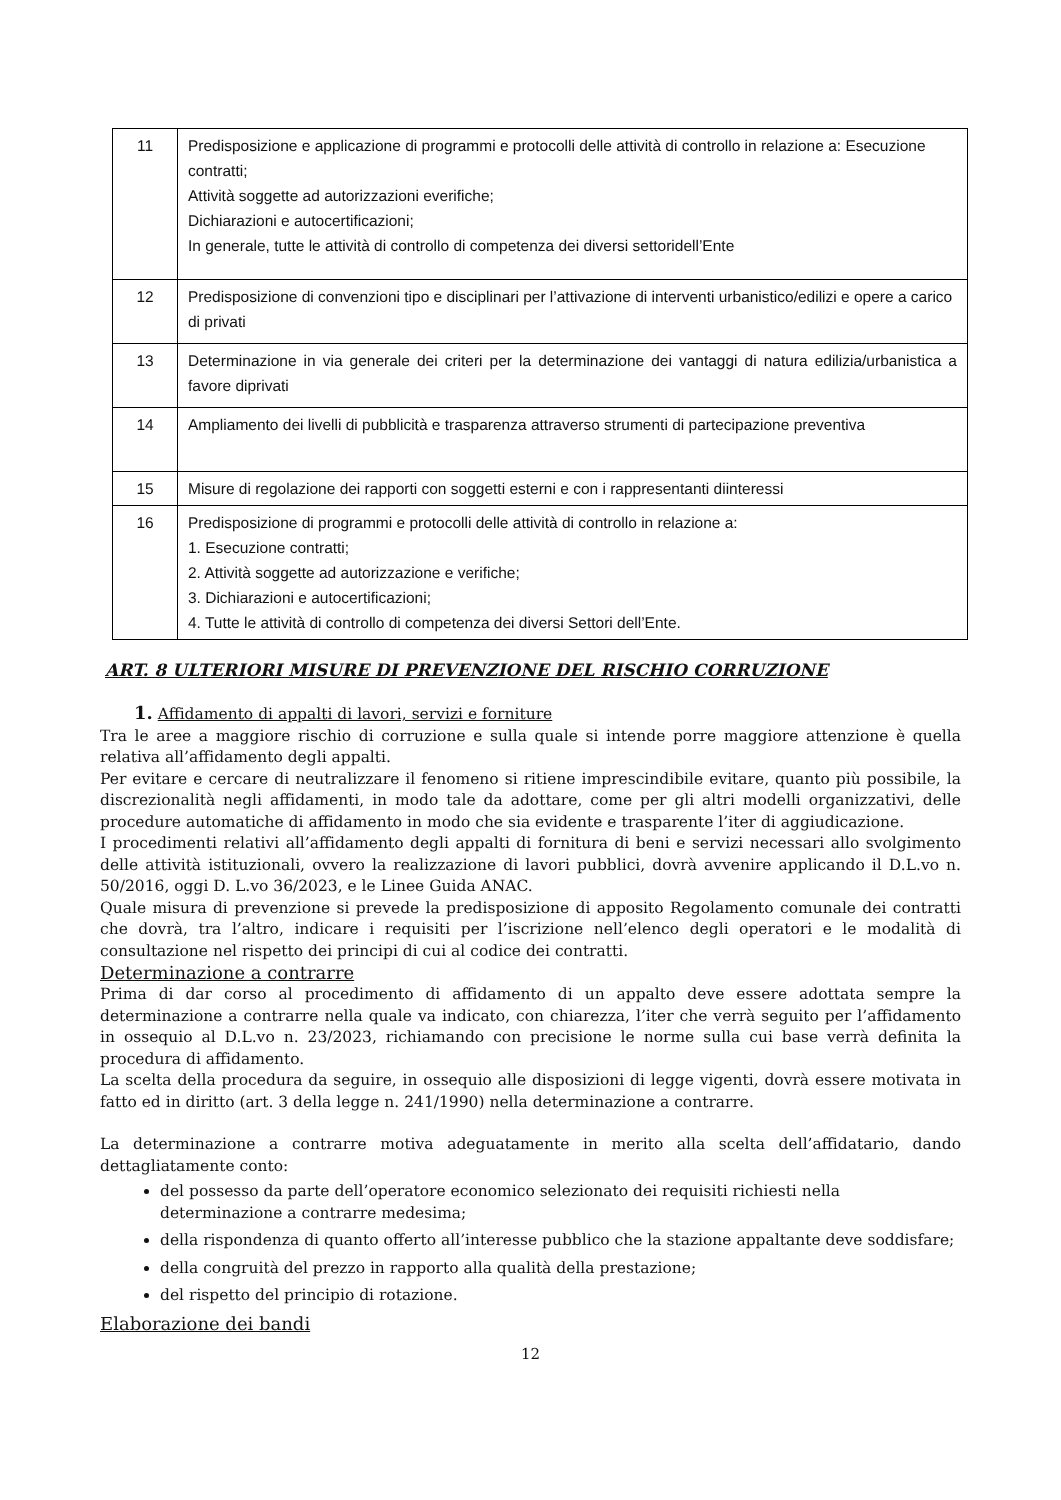| 11 | Predisposizione e applicazione di programmi e protocolli delle attività di controllo in relazione a: Esecuzione contratti; Attività soggette ad autorizzazioni everifiche; Dichiarazioni e autocertificazioni; In generale, tutte le attività di controllo di competenza dei diversi settoridell’Ente |
| 12 | Predisposizione di convenzioni tipo e disciplinari per l’attivazione di interventi urbanistico/edilizi e opere a carico di privati |
| 13 | Determinazione in via generale dei criteri per la determinazione dei vantaggi di natura edilizia/urbanistica a favore diprivati |
| 14 | Ampliamento dei livelli di pubblicità e trasparenza attraverso strumenti di partecipazione preventiva |
| 15 | Misure di regolazione dei rapporti con soggetti esterni e con i rappresentanti diinteressi |
| 16 | Predisposizione di programmi e protocolli delle attività di controllo in relazione a: 1. Esecuzione contratti; 2. Attività soggette ad autorizzazione e verifiche; 3. Dichiarazioni e autocertificazioni; 4. Tutte le attività di controllo di competenza dei diversi Settori dell’Ente. |
ART. 8 ULTERIORI MISURE DI PREVENZIONE DEL RISCHIO CORRUZIONE
1. Affidamento di appalti di lavori, servizi e forniture
Tra le aree a maggiore rischio di corruzione e sulla quale si intende porre maggiore attenzione è quella relativa all’affidamento degli appalti.
Per evitare e cercare di neutralizzare il fenomeno si ritiene imprescindibile evitare, quanto più possibile, la discrezionalità negli affidamenti, in modo tale da adottare, come per gli altri modelli organizzativi, delle procedure automatiche di affidamento in modo che sia evidente e trasparente l’iter di aggiudicazione.
I procedimenti relativi all’affidamento degli appalti di fornitura di beni e servizi necessari allo svolgimento delle attività istituzionali, ovvero la realizzazione di lavori pubblici, dovrà avvenire applicando il D.L.vo n. 50/2016, oggi D. L.vo 36/2023, e le Linee Guida ANAC.
Quale misura di prevenzione si prevede la predisposizione di apposito Regolamento comunale dei contratti che dovrà, tra l’altro, indicare i requisiti per l’iscrizione nell’elenco degli operatori e le modalità di consultazione nel rispetto dei principi di cui al codice dei contratti.
Determinazione a contrarre
Prima di dar corso al procedimento di affidamento di un appalto deve essere adottata sempre la determinazione a contrarre nella quale va indicato, con chiarezza, l’iter che verrà seguito per l’affidamento in ossequio al D.L.vo n. 23/2023, richiamando con precisione le norme sulla cui base verrà definita la procedura di affidamento.
La scelta della procedura da seguire, in ossequio alle disposizioni di legge vigenti, dovrà essere motivata in fatto ed in diritto (art. 3 della legge n. 241/1990) nella determinazione a contrarre.
La determinazione a contrarre motiva adeguatamente in merito alla scelta dell’affidatario, dando dettagliatamente conto:
del possesso da parte dell’operatore economico selezionato dei requisiti richiesti nella determinazione a contrarre medesima;
della rispondenza di quanto offerto all’interesse pubblico che la stazione appaltante deve soddisfare;
della congruità del prezzo in rapporto alla qualità della prestazione;
del rispetto del principio di rotazione.
Elaborazione dei bandi
12